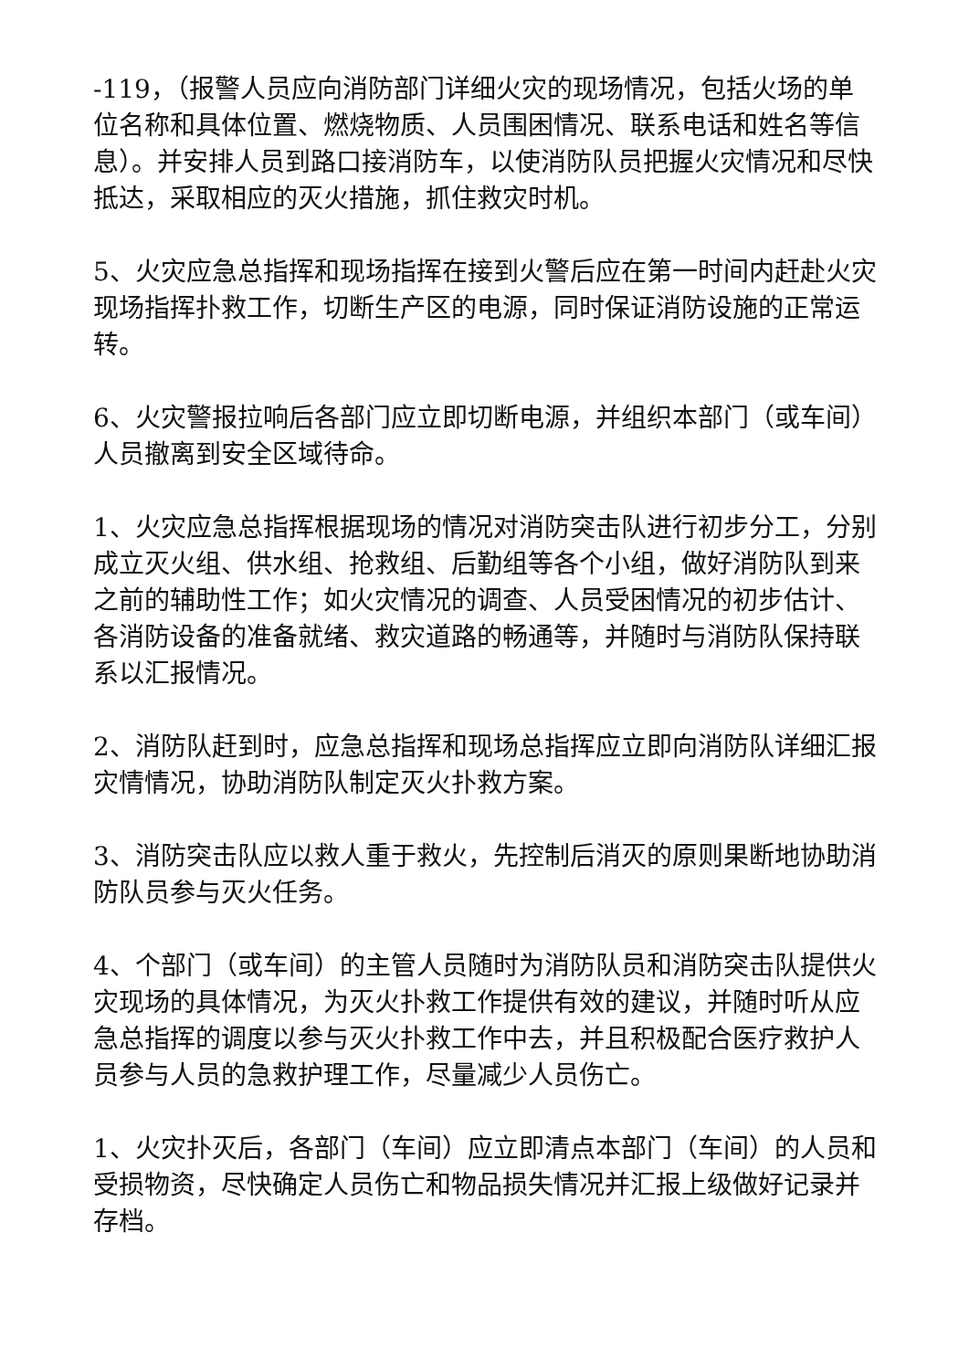-119，（报警人员应向消防部门详细火灾的现场情况，包括火场的单位名称和具体位置、燃烧物质、人员围困情况、联系电话和姓名等信息）。并安排人员到路口接消防车，以使消防队员把握火灾情况和尽快抵达，采取相应的灭火措施，抓住救灾时机。
5、火灾应急总指挥和现场指挥在接到火警后应在第一时间内赶赴火灾现场指挥扑救工作，切断生产区的电源，同时保证消防设施的正常运转。
6、火灾警报拉响后各部门应立即切断电源，并组织本部门（或车间）人员撤离到安全区域待命。
1、火灾应急总指挥根据现场的情况对消防突击队进行初步分工，分别成立灭火组、供水组、抢救组、后勤组等各个小组，做好消防队到来之前的辅助性工作；如火灾情况的调查、人员受困情况的初步估计、各消防设备的准备就绪、救灾道路的畅通等，并随时与消防队保持联系以汇报情况。
2、消防队赶到时，应急总指挥和现场总指挥应立即向消防队详细汇报灾情情况，协助消防队制定灭火扑救方案。
3、消防突击队应以救人重于救火，先控制后消灭的原则果断地协助消防队员参与灭火任务。
4、个部门（或车间）的主管人员随时为消防队员和消防突击队提供火灾现场的具体情况，为灭火扑救工作提供有效的建议，并随时听从应急总指挥的调度以参与灭火扑救工作中去，并且积极配合医疗救护人员参与人员的急救护理工作，尽量减少人员伤亡。
1、火灾扑灭后，各部门（车间）应立即清点本部门（车间）的人员和受损物资，尽快确定人员伤亡和物品损失情况并汇报上级做好记录并存档。